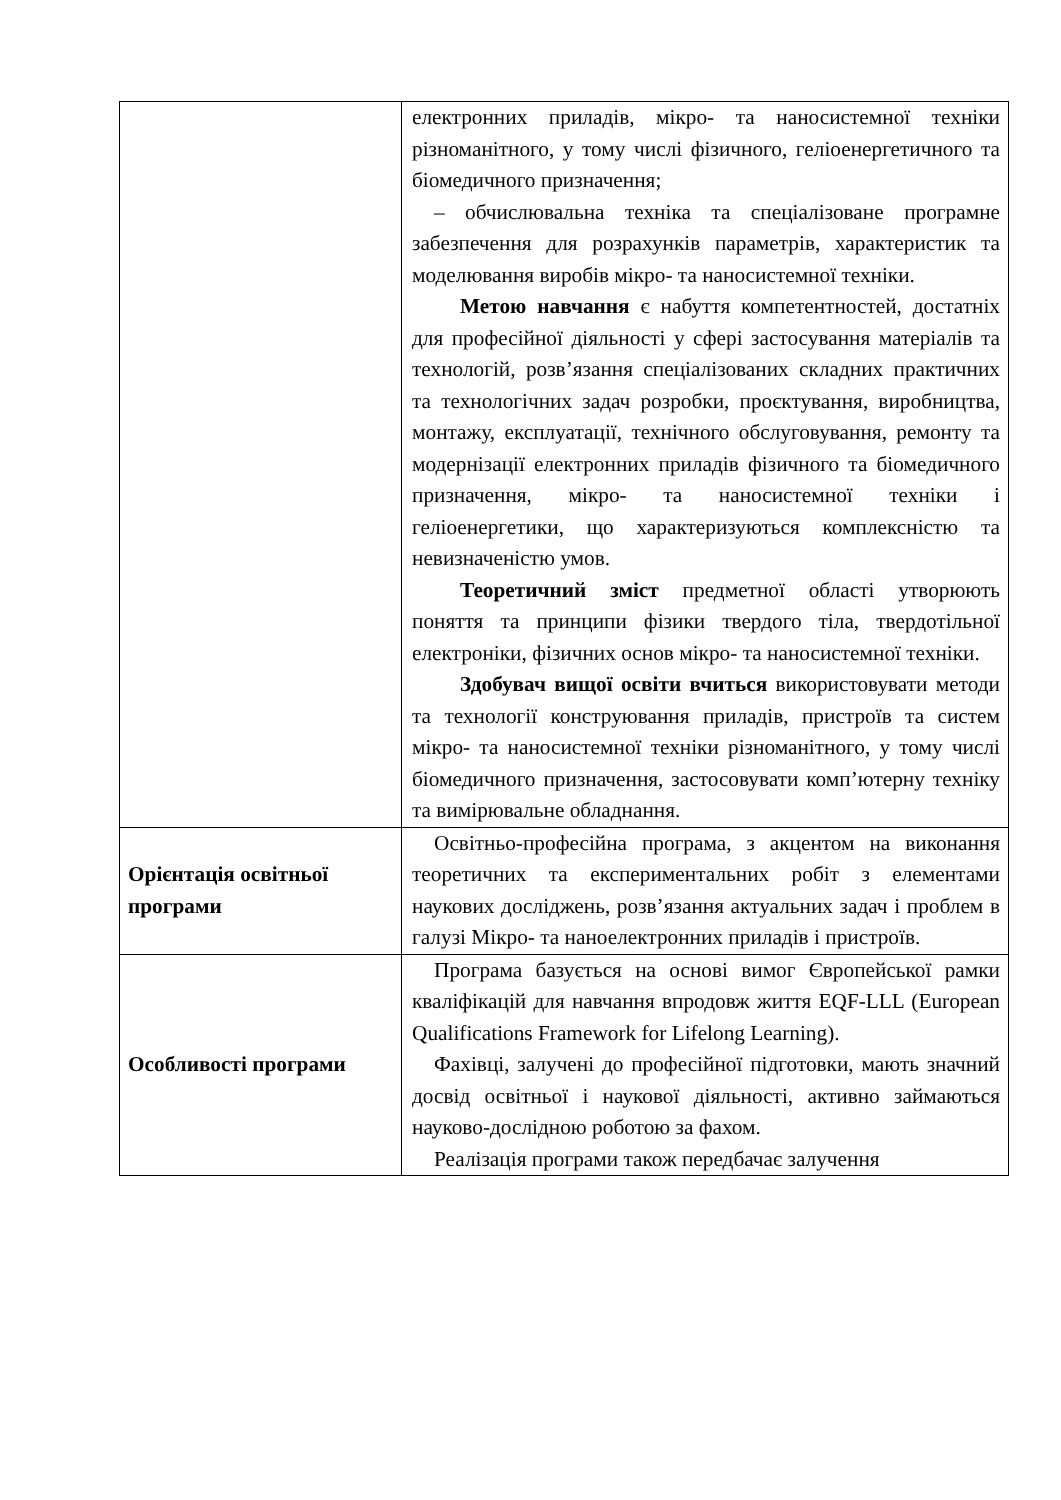| | електронних приладів, мікро- та наносистемної техніки різноманітного, у тому числі фізичного, геліоенергетичного та біомедичного призначення; – обчислювальна техніка та спеціалізоване програмне забезпечення для розрахунків параметрів, характеристик та моделювання виробів мікро- та наносистемної техніки. Метою навчання є набуття компетентностей, достатніх для професійної діяльності у сфері застосування матеріалів та технологій, розв’язання спеціалізованих складних практичних та технологічних задач розробки, проєктування, виробництва, монтажу, експлуатації, технічного обслуговування, ремонту та модернізації електронних приладів фізичного та біомедичного призначення, мікро- та наносистемної техніки і геліоенергетики, що характеризуються комплексністю та невизначеністю умов. Теоретичний зміст предметної області утворюють поняття та принципи фізики твердого тіла, твердотільної електроніки, фізичних основ мікро- та наносистемної техніки. Здобувач вищої освіти вчиться використовувати методи та технології конструювання приладів, пристроїв та систем мікро- та наносистемної техніки різноманітного, у тому числі біомедичного призначення, застосовувати комп’ютерну техніку та вимірювальне обладнання. |
| Орієнтація освітньої програми | Освітньо-професійна програма, з акцентом на виконання теоретичних та експериментальних робіт з елементами наукових досліджень, розв’язання актуальних задач і проблем в галузі Мікро- та наноелектронних приладів і пристроїв. |
| Особливості програми | Програма базується на основі вимог Європейської рамки кваліфікацій для навчання впродовж життя EQF-LLL (European Qualifications Framework for Lifelong Learning). Фахівці, залучені до професійної підготовки, мають значний досвід освітньої і наукової діяльності, активно займаються науково-дослідною роботою за фахом. Реалізація програми також передбачає залучення |